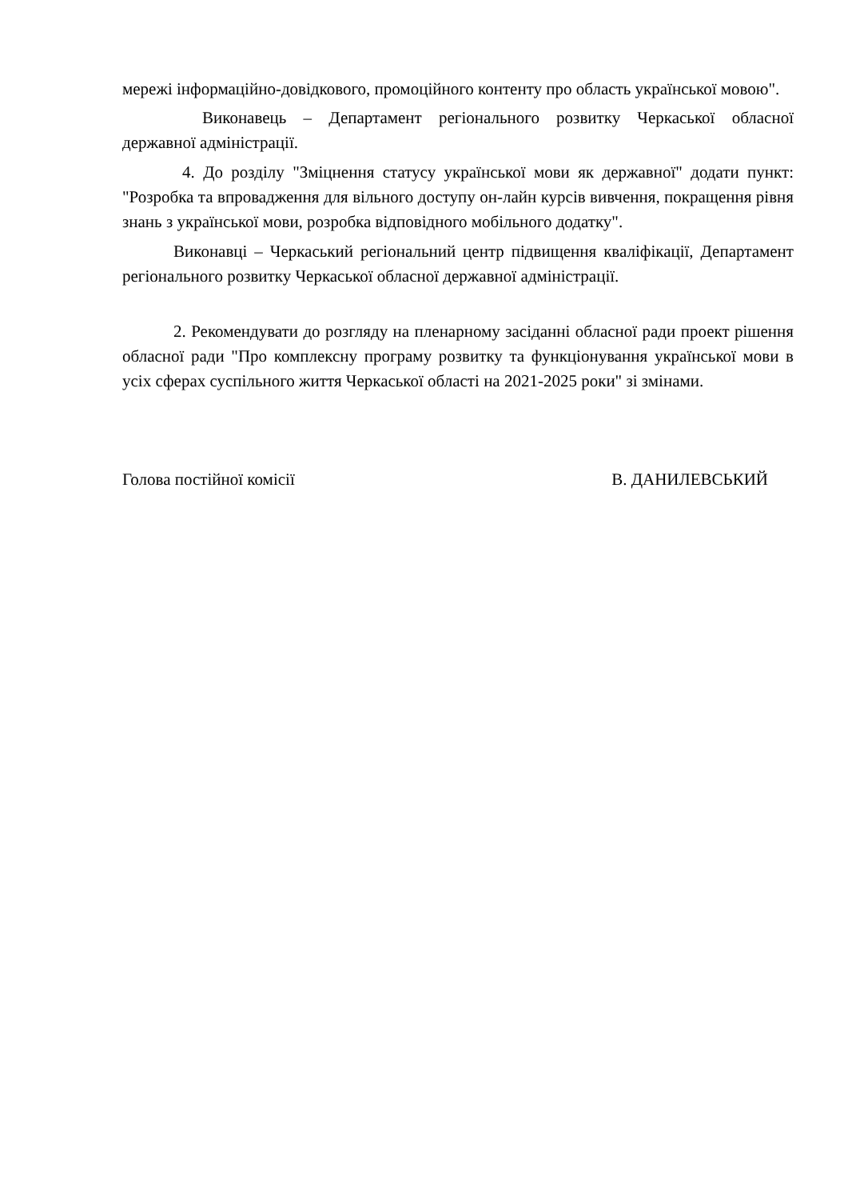мережі інформаційно-довідкового, промоційного контенту про область української мовою".
Виконавець – Департамент регіонального розвитку Черкаської обласної державної адміністрації.
4. До розділу "Зміцнення статусу української мови як державної" додати пункт: "Розробка та впровадження для вільного доступу он-лайн курсів вивчення, покращення рівня знань з української мови, розробка відповідного мобільного додатку".
Виконавці – Черкаський регіональний центр підвищення кваліфікації, Департамент регіонального розвитку Черкаської обласної державної адміністрації.
2. Рекомендувати до розгляду на пленарному засіданні обласної ради проект рішення обласної ради "Про комплексну програму розвитку та функціонування української мови в усіх сферах суспільного життя Черкаської області на 2021-2025 роки" зі змінами.
Голова постійної комісії В. ДАНИЛЕВСЬКИЙ